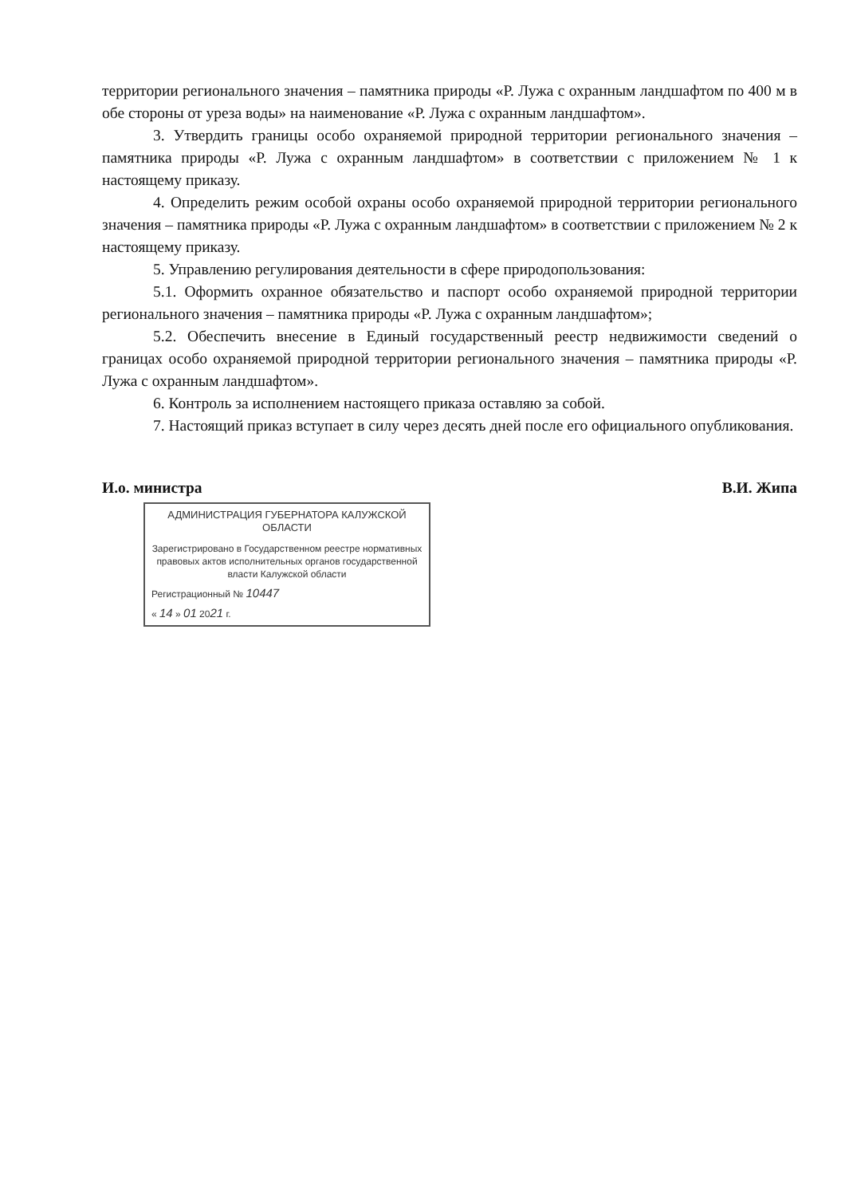территории регионального значения – памятника природы «Р. Лужа с охранным ландшафтом по 400 м в обе стороны от уреза воды» на наименование «Р. Лужа с охранным ландшафтом».
3. Утвердить границы особо охраняемой природной территории регионального значения – памятника природы «Р. Лужа с охранным ландшафтом» в соответствии с приложением № 1 к настоящему приказу.
4. Определить режим особой охраны особо охраняемой природной территории регионального значения – памятника природы «Р. Лужа с охранным ландшафтом» в соответствии с приложением № 2 к настоящему приказу.
5. Управлению регулирования деятельности в сфере природопользования:
5.1. Оформить охранное обязательство и паспорт особо охраняемой природной территории регионального значения – памятника природы «Р. Лужа с охранным ландшафтом»;
5.2. Обеспечить внесение в Единый государственный реестр недвижимости сведений о границах особо охраняемой природной территории регионального значения – памятника природы «Р. Лужа с охранным ландшафтом».
6. Контроль за исполнением настоящего приказа оставляю за собой.
7. Настоящий приказ вступает в силу через десять дней после его официального опубликования.
И.о. министра В.И. Жипа
АДМИНИСТРАЦИЯ ГУБЕРНАТОРА КАЛУЖСКОЙ ОБЛАСТИ
Зарегистрировано в Государственном реестре нормативных правовых актов исполнительных органов государственной власти Калужской области
Регистрационный № 10447
« 14 » 01 2021 г.